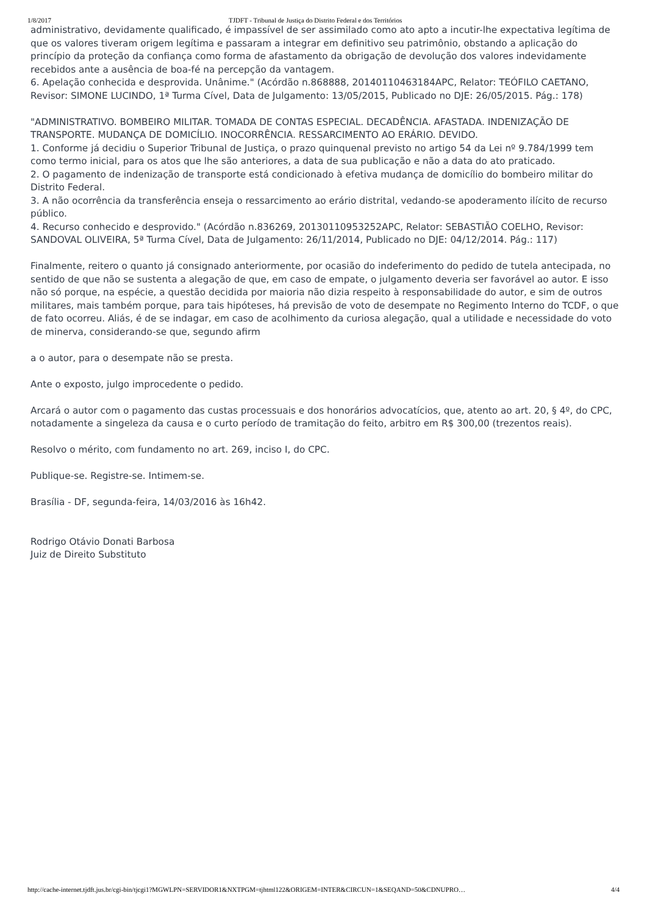1/8/2017 TJDFT - Tribunal de Justiça do Distrito Federal e dos Territórios
administrativo, devidamente qualificado, é impassível de ser assimilado como ato apto a incutir-lhe expectativa legítima de que os valores tiveram origem legítima e passaram a integrar em definitivo seu patrimônio, obstando a aplicação do princípio da proteção da confiança como forma de afastamento da obrigação de devolução dos valores indevidamente recebidos ante a ausência de boa-fé na percepção da vantagem.
6. Apelação conhecida e desprovida. Unânime." (Acórdão n.868888, 20140110463184APC, Relator: TEÓFILO CAETANO, Revisor: SIMONE LUCINDO, 1ª Turma Cível, Data de Julgamento: 13/05/2015, Publicado no DJE: 26/05/2015. Pág.: 178)
"ADMINISTRATIVO. BOMBEIRO MILITAR. TOMADA DE CONTAS ESPECIAL. DECADÊNCIA. AFASTADA. INDENIZAÇÃO DE TRANSPORTE. MUDANÇA DE DOMICÍLIO. INOCORRÊNCIA. RESSARCIMENTO AO ERÁRIO. DEVIDO.
1. Conforme já decidiu o Superior Tribunal de Justiça, o prazo quinquenal previsto no artigo 54 da Lei nº 9.784/1999 tem como termo inicial, para os atos que lhe são anteriores, a data de sua publicação e não a data do ato praticado.
2. O pagamento de indenização de transporte está condicionado à efetiva mudança de domicílio do bombeiro militar do Distrito Federal.
3. A não ocorrência da transferência enseja o ressarcimento ao erário distrital, vedando-se apoderamento ilícito de recurso público.
4. Recurso conhecido e desprovido." (Acórdão n.836269, 20130110953252APC, Relator: SEBASTIÃO COELHO, Revisor: SANDOVAL OLIVEIRA, 5ª Turma Cível, Data de Julgamento: 26/11/2014, Publicado no DJE: 04/12/2014. Pág.: 117)
Finalmente, reitero o quanto já consignado anteriormente, por ocasião do indeferimento do pedido de tutela antecipada, no sentido de que não se sustenta a alegação de que, em caso de empate, o julgamento deveria ser favorável ao autor. E isso não só porque, na espécie, a questão decidida por maioria não dizia respeito à responsabilidade do autor, e sim de outros militares, mais também porque, para tais hipóteses, há previsão de voto de desempate no Regimento Interno do TCDF, o que de fato ocorreu. Aliás, é de se indagar, em caso de acolhimento da curiosa alegação, qual a utilidade e necessidade do voto de minerva, considerando-se que, segundo afirm
a o autor, para o desempate não se presta.
Ante o exposto, julgo improcedente o pedido.
Arcará o autor com o pagamento das custas processuais e dos honorários advocatícios, que, atento ao art. 20, § 4º, do CPC, notadamente a singeleza da causa e o curto período de tramitação do feito, arbitro em R$ 300,00 (trezentos reais).
Resolvo o mérito, com fundamento no art. 269, inciso I, do CPC.
Publique-se. Registre-se. Intimem-se.
Brasília - DF, segunda-feira, 14/03/2016 às 16h42.
Rodrigo Otávio Donati Barbosa
Juiz de Direito Substituto
http://cache-internet.tjdft.jus.br/cgi-bin/tjcgi1?MGWLPN=SERVIDOR1&NXTPGM=tjhtml122&ORIGEM=INTER&CIRCUN=1&SEQAND=50&CDNUPRO… 4/4